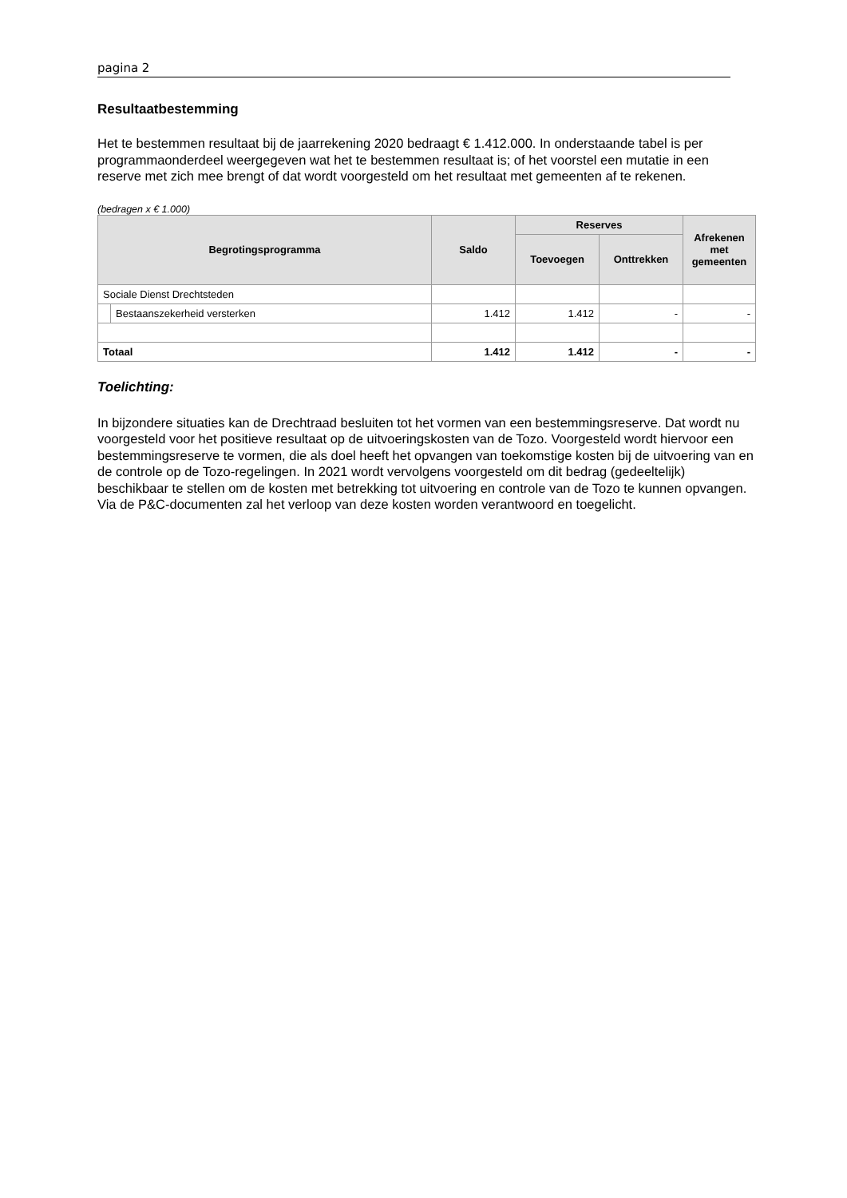pagina 2
Resultaatbestemming
Het te bestemmen resultaat bij de jaarrekening 2020 bedraagt € 1.412.000. In onderstaande tabel is per programmaonderdeel weergegeven wat het te bestemmen resultaat is; of het voorstel een mutatie in een reserve met zich mee brengt of dat wordt voorgesteld om het resultaat met gemeenten af te rekenen.
(bedragen x € 1.000)
| Begrotingsprogramma | | Saldo | Reserves | | Afrekenen met gemeenten |
| --- | --- | --- | --- | --- | --- |
| | | | Toevoegen | Onttrekken | |
| Sociale Dienst Drechtsteden | | | | | |
| | Bestaanszekerheid versterken | 1.412 | 1.412 | - | - |
| Totaal | | 1.412 | 1.412 | - | - |
Toelichting:
In bijzondere situaties kan de Drechtraad besluiten tot het vormen van een bestemmingsreserve. Dat wordt nu voorgesteld voor het positieve resultaat op de uitvoeringskosten van de Tozo. Voorgesteld wordt hiervoor een bestemmingsreserve te vormen, die als doel heeft het opvangen van toekomstige kosten bij de uitvoering van en de controle op de Tozo-regelingen. In 2021 wordt vervolgens voorgesteld om dit bedrag (gedeeltelijk) beschikbaar te stellen om de kosten met betrekking tot uitvoering en controle van de Tozo te kunnen opvangen. Via de P&C-documenten zal het verloop van deze kosten worden verantwoord en toegelicht.